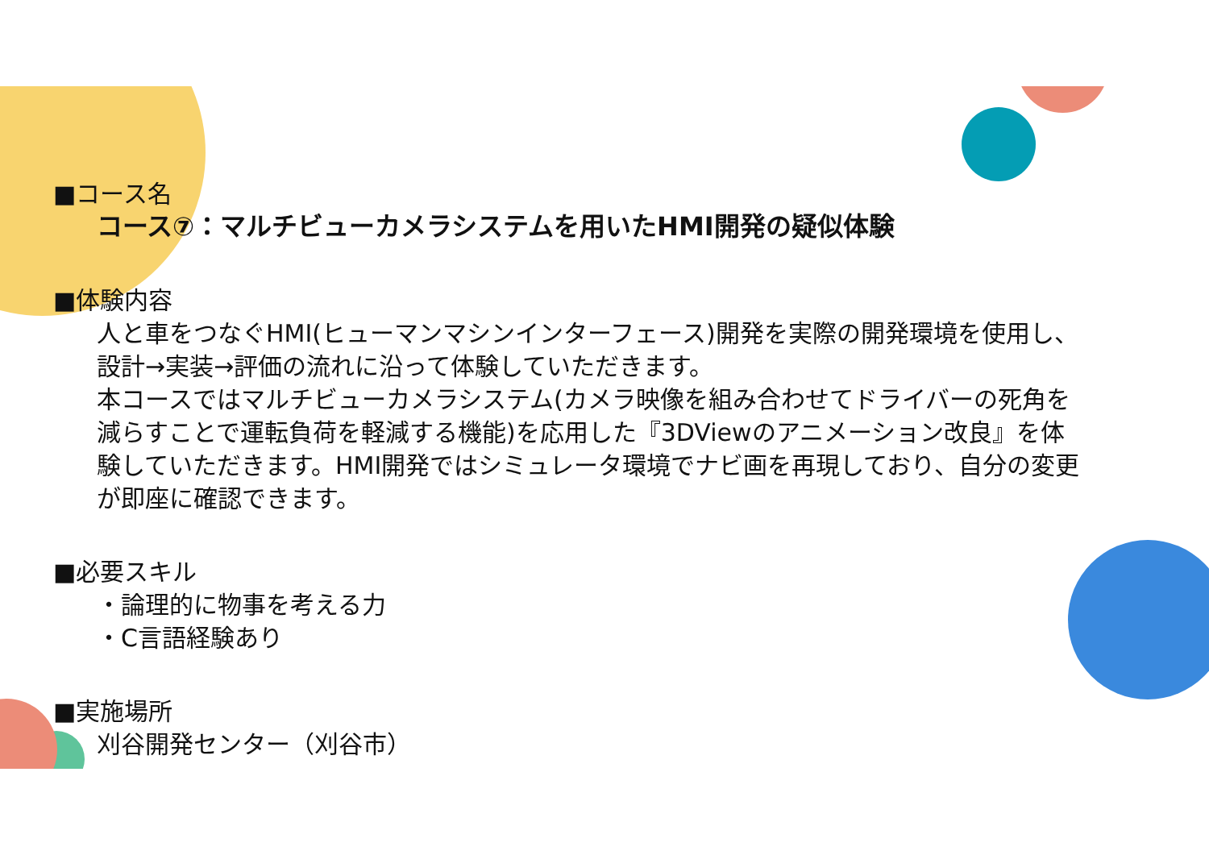■コース名
コース⑦：マルチビューカメラシステムを用いたHMI開発の疑似体験
■体験内容
人と車をつなぐHMI(ヒューマンマシンインターフェース)開発を実際の開発環境を使用し、設計→実装→評価の流れに沿って体験していただきます。
本コースではマルチビューカメラシステム(カメラ映像を組み合わせてドライバーの死角を減らすことで運転負荷を軽減する機能)を応用した『3DViewのアニメーション改良』を体験していただきます。HMI開発ではシミュレータ環境でナビ画を再現しており、自分の変更が即座に確認できます。
■必要スキル
・論理的に物事を考える力
・C言語経験あり
■実施場所
刈谷開発センター（刈谷市）